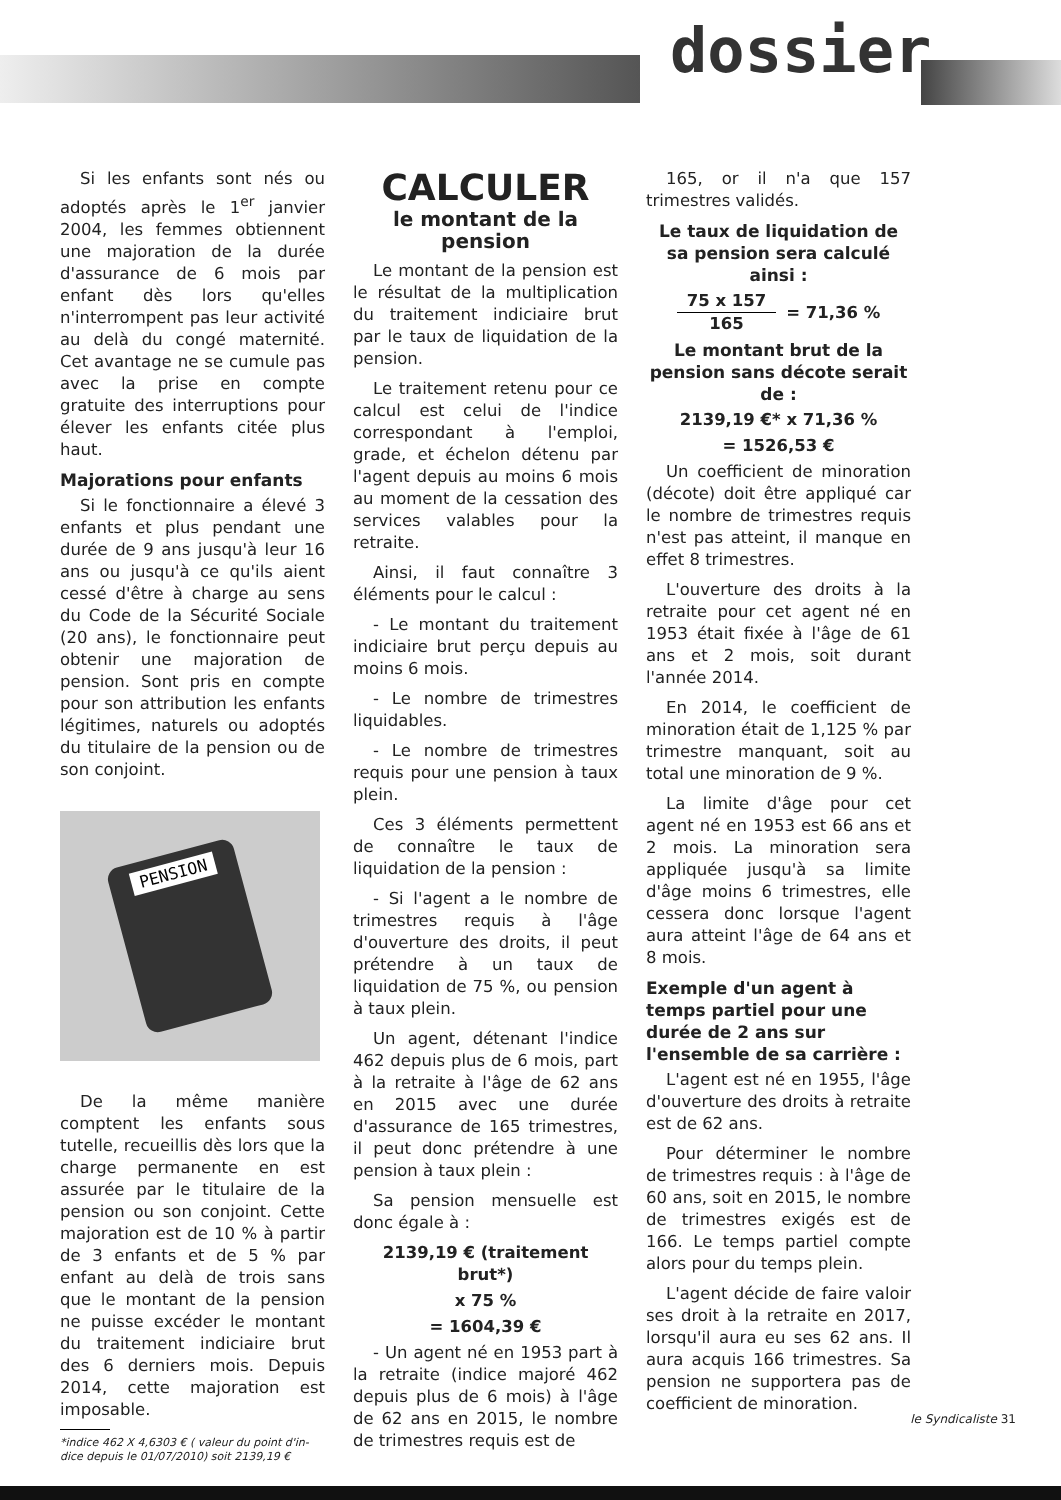dossier
Si les enfants sont nés ou adoptés après le 1<sup>er</sup> janvier 2004, les femmes obtiennent une majoration de la durée d'assurance de 6 mois par enfant dès lors qu'elles n'interrompent pas leur activité au delà du congé maternité. Cet avantage ne se cumule pas avec la prise en compte gratuite des interruptions pour élever les enfants citée plus haut.
Majorations pour enfants
Si le fonctionnaire a élevé 3 enfants et plus pendant une durée de 9 ans jusqu'à leur 16 ans ou jusqu'à ce qu'ils aient cessé d'être à charge au sens du Code de la Sécurité Sociale (20 ans), le fonctionnaire peut obtenir une majoration de pension. Sont pris en compte pour son attribution les enfants légitimes, naturels ou adoptés du titulaire de la pension ou de son conjoint.
PENSION
De la même manière comptent les enfants sous tutelle, recueillis dès lors que la charge permanente en est assurée par le titulaire de la pension ou son conjoint. Cette majoration est de 10 % à partir de 3 enfants et de 5 % par enfant au delà de trois sans que le montant de la pension ne puisse excéder le montant du traitement indiciaire brut des 6 derniers mois. Depuis 2014, cette majoration est imposable.
*indice 462 X 4,6303 € ( valeur du point d'in-
dice depuis le 01/07/2010) soit 2139,19 €
CALCULER
le montant de la pension
Le montant de la pension est le résultat de la multiplication du traitement indiciaire brut par le taux de liquidation de la pension.
Le traitement retenu pour ce calcul est celui de l'indice correspondant à l'emploi, grade, et échelon détenu par l'agent depuis au moins 6 mois au moment de la cessation des services valables pour la retraite.
Ainsi, il faut connaître 3 éléments pour le calcul :
- Le montant du traitement indiciaire brut perçu depuis au moins 6 mois.
- Le nombre de trimestres liquidables.
- Le nombre de trimestres requis pour une pension à taux plein.
Ces 3 éléments permettent de connaître le taux de liquidation de la pension :
- Si l'agent a le nombre de trimestres requis à l'âge d'ouverture des droits, il peut prétendre à un taux de liquidation de 75 %, ou pension à taux plein.
Un agent, détenant l'indice 462 depuis plus de 6 mois, part à la retraite à l'âge de 62 ans en 2015 avec une durée d'assurance de 165 trimestres, il peut donc prétendre à une pension à taux plein :
Sa pension mensuelle est donc égale à :
2139,19 € (traitement brut*)
x 75 %
= 1604,39 €
- Un agent né en 1953 part à la retraite (indice majoré 462 depuis plus de 6 mois) à l'âge de 62 ans en 2015, le nombre de trimestres requis est de
165, or il n'a que 157 trimestres validés.
Le taux de liquidation de sa pension sera calculé ainsi :
75 x 157 165 = 71,36 %
Le montant brut de la pension sans décote serait de :
2139,19 €* x 71,36 %
= 1526,53 €
Un coefficient de minoration (décote) doit être appliqué car le nombre de trimestres requis n'est pas atteint, il manque en effet 8 trimestres.
L'ouverture des droits à la retraite pour cet agent né en 1953 était fixée à l'âge de 61 ans et 2 mois, soit durant l'année 2014.
En 2014, le coefficient de minoration était de 1,125 % par trimestre manquant, soit au total une minoration de 9 %.
La limite d'âge pour cet agent né en 1953 est 66 ans et 2 mois. La minoration sera appliquée jusqu'à sa limite d'âge moins 6 trimestres, elle cessera donc lorsque l'agent aura atteint l'âge de 64 ans et 8 mois.
Exemple d'un agent à temps partiel pour une durée de 2 ans sur l'ensemble de sa carrière :
L'agent est né en 1955, l'âge d'ouverture des droits à retraite est de 62 ans.
Pour déterminer le nombre de trimestres requis : à l'âge de 60 ans, soit en 2015, le nombre de trimestres exigés est de 166. Le temps partiel compte alors pour du temps plein.
L'agent décide de faire valoir ses droit à la retraite en 2017, lorsqu'il aura eu ses 62 ans. Il aura acquis 166 trimestres. Sa pension ne supportera pas de coefficient de minoration.
le Syndicaliste 31